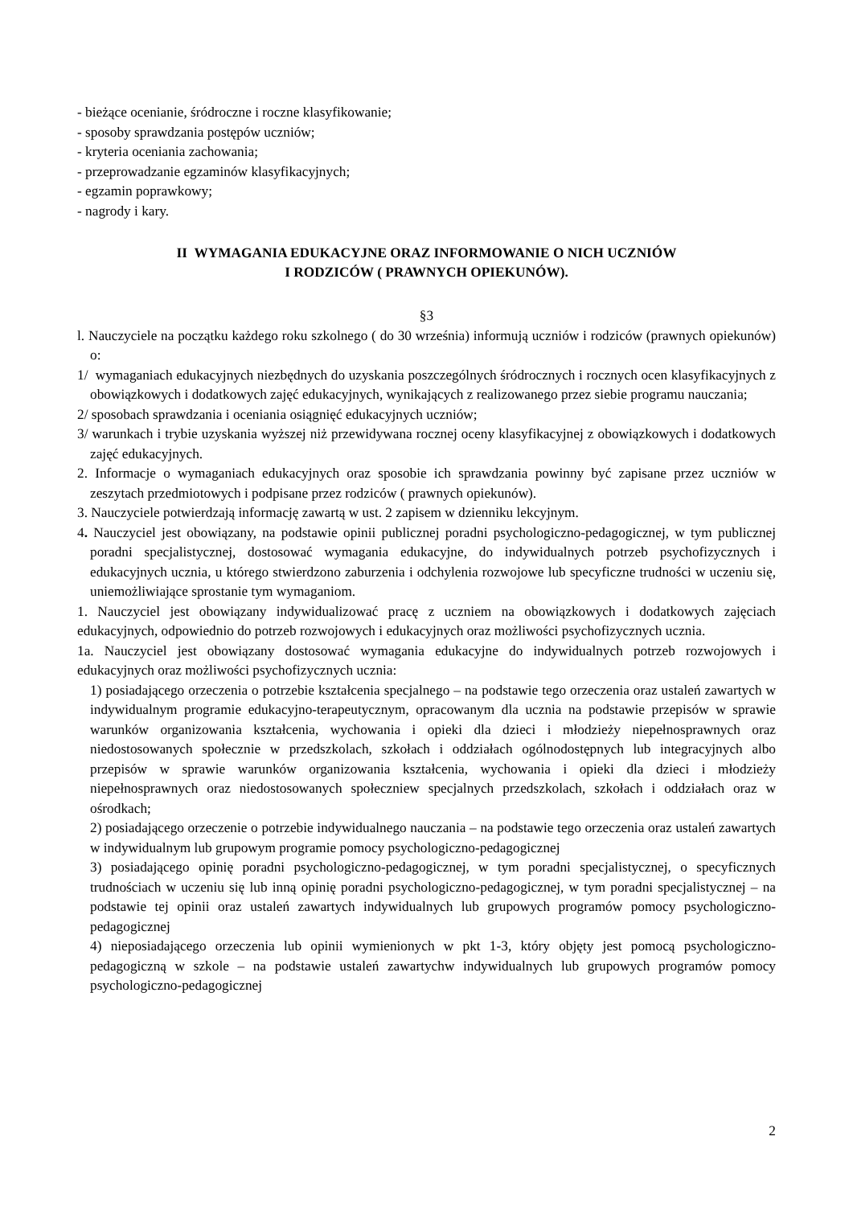- bieżące ocenianie, śródroczne i roczne klasyfikowanie;
- sposoby sprawdzania postępów uczniów;
- kryteria oceniania zachowania;
- przeprowadzanie egzaminów klasyfikacyjnych;
- egzamin poprawkowy;
- nagrody i kary.
II WYMAGANIA EDUKACYJNE ORAZ INFORMOWANIE O NICH UCZNIÓW
I RODZICÓW ( PRAWNYCH OPIEKUNÓW).
§3
l. Nauczyciele na początku każdego roku szkolnego ( do 30 września) informują uczniów i rodziców (prawnych opiekunów) o:
1/ wymaganiach edukacyjnych niezbędnych do uzyskania poszczególnych śródrocznych i rocznych ocen klasyfikacyjnych z obowiązkowych i dodatkowych zajęć edukacyjnych, wynikających z realizowanego przez siebie programu nauczania;
2/ sposobach sprawdzania i oceniania osiągnięć edukacyjnych uczniów;
3/ warunkach i trybie uzyskania wyższej niż przewidywana rocznej oceny klasyfikacyjnej z obowiązkowych i dodatkowych zajęć edukacyjnych.
2. Informacje o wymaganiach edukacyjnych oraz sposobie ich sprawdzania powinny być zapisane przez uczniów w zeszytach przedmiotowych i podpisane przez rodziców ( prawnych opiekunów).
3. Nauczyciele potwierdzają informację zawartą w ust. 2 zapisem w dzienniku lekcyjnym.
4. Nauczyciel jest obowiązany, na podstawie opinii publicznej poradni psychologiczno-pedagogicznej, w tym publicznej poradni specjalistycznej, dostosować wymagania edukacyjne, do indywidualnych potrzeb psychofizycznych i edukacyjnych ucznia, u którego stwierdzono zaburzenia i odchylenia rozwojowe lub specyficzne trudności w uczeniu się, uniemożliwiające sprostanie tym wymaganiom.
1. Nauczyciel jest obowiązany indywidualizować pracę z uczniem na obowiązkowych i dodatkowych zajęciach edukacyjnych, odpowiednio do potrzeb rozwojowych i edukacyjnych oraz możliwości psychofizycznych ucznia.
1a. Nauczyciel jest obowiązany dostosować wymagania edukacyjne do indywidualnych potrzeb rozwojowych i edukacyjnych oraz możliwości psychofizycznych ucznia:
1) posiadającego orzeczenia o potrzebie kształcenia specjalnego – na podstawie tego orzeczenia oraz ustaleń zawartych w indywidualnym programie edukacyjno-terapeutycznym, opracowanym dla ucznia na podstawie przepisów w sprawie warunków organizowania kształcenia, wychowania i opieki dla dzieci i młodzieży niepełnosprawnych oraz niedostosowanych społecznie w przedszkolach, szkołach i oddziałach ogólnodostępnych lub integracyjnych albo przepisów w sprawie warunków organizowania kształcenia, wychowania i opieki dla dzieci i młodzieży niepełnosprawnych oraz niedostosowanych społeczniew specjalnych przedszkolach, szkołach i oddziałach oraz w ośrodkach;
2) posiadającego orzeczenie o potrzebie indywidualnego nauczania – na podstawie tego orzeczenia oraz ustaleń zawartych w indywidualnym lub grupowym programie pomocy psychologiczno-pedagogicznej
3) posiadającego opinię poradni psychologiczno-pedagogicznej, w tym poradni specjalistycznej, o specyficznych trudnościach w uczeniu się lub inną opinię poradni psychologiczno-pedagogicznej, w tym poradni specjalistycznej – na podstawie tej opinii oraz ustaleń zawartych indywidualnych lub grupowych programów pomocy psychologiczno-pedagogicznej
4) nieposiadającego orzeczenia lub opinii wymienionych w pkt 1-3, który objęty jest pomocą psychologiczno-pedagogiczną w szkole – na podstawie ustaleń zawartychw indywidualnych lub grupowych programów pomocy psychologiczno-pedagogicznej
2